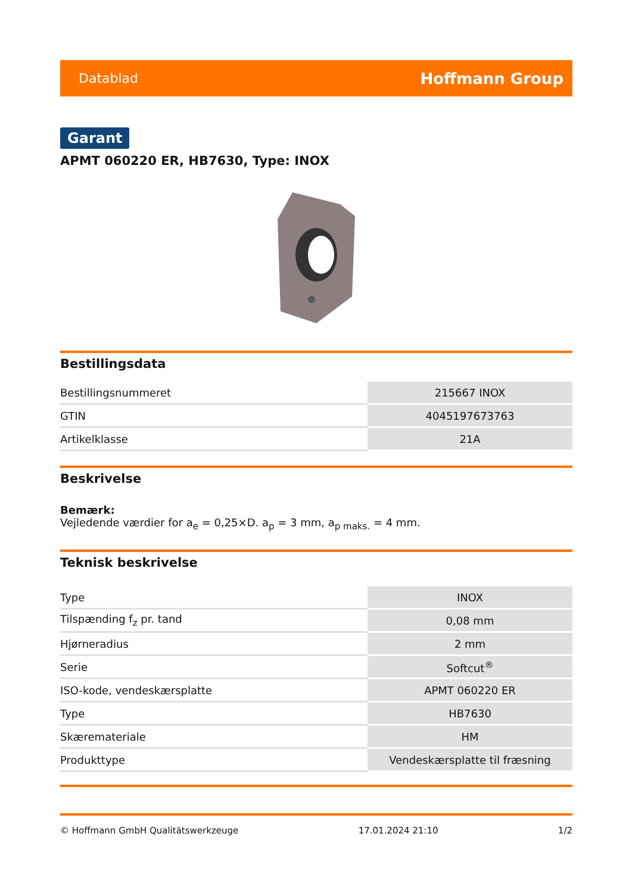Datablad Hoffmann Group
Garant
APMT 060220 ER, HB7630, Type: INOX
Bestillingsdata
| Bestillingsnummeret | 215667 INOX |
| GTIN | 4045197673763 |
| Artikelklasse | 21A |
Beskrivelse
Bemærk:
Vejledende værdier for a<sub>e</sub> = 0,25×D. a<sub>p</sub> = 3 mm, a<sub>p maks.</sub> = 4 mm.
Teknisk beskrivelse
| Type | INOX |
| Tilspænding f<sub>z</sub> pr. tand | 0,08 mm |
| Hjørneradius | 2 mm |
| Serie | Softcut<sup>®</sup> |
| ISO-kode, vendeskærsplatte | APMT 060220 ER |
| Type | HB7630 |
| Skæremateriale | HM |
| Produkttype | Vendeskærsplatte til fræsning |
© Hoffmann GmbH Qualitätswerkzeuge 17.01.2024 21:10 1/2